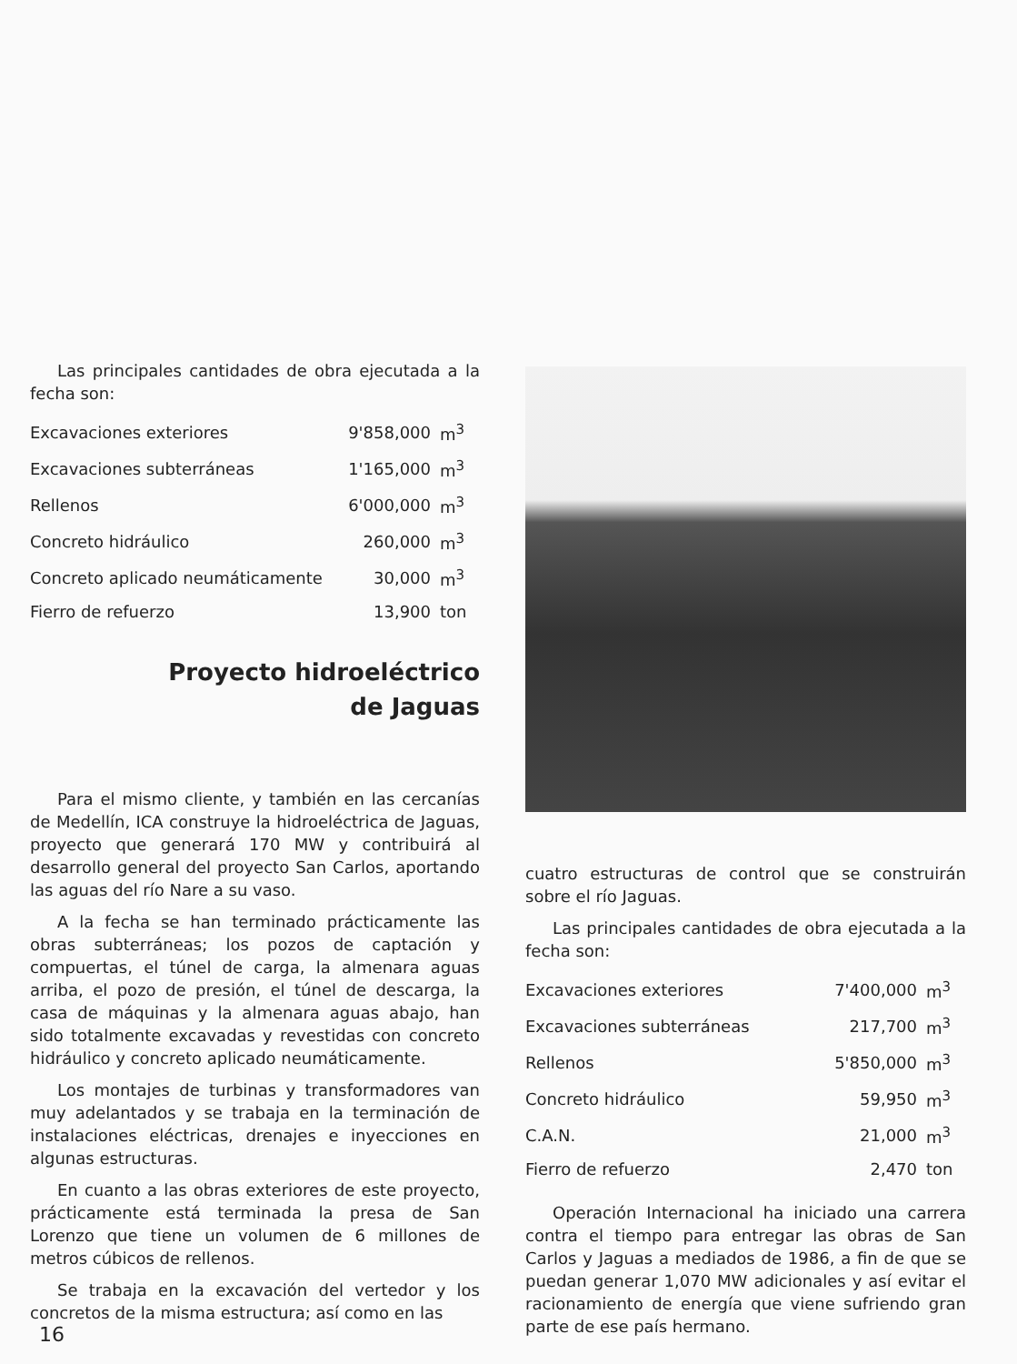Las principales cantidades de obra ejecutada a la fecha son:
| Excavaciones exteriores | 9'858,000 | m<sup>3</sup> |
| Excavaciones subterráneas | 1'165,000 | m<sup>3</sup> |
| Rellenos | 6'000,000 | m<sup>3</sup> |
| Concreto hidráulico | 260,000 | m<sup>3</sup> |
| Concreto aplicado neumáticamente | 30,000 | m<sup>3</sup> |
| Fierro de refuerzo | 13,900 | ton |
Proyecto hidroeléctrico
de Jaguas
Para el mismo cliente, y también en las cercanías de Medellín, ICA construye la hidroeléctrica de Jaguas, proyecto que generará 170 MW y contribuirá al desarrollo general del proyecto San Carlos, aportando las aguas del río Nare a su vaso.
A la fecha se han terminado prácticamente las obras subterráneas; los pozos de captación y compuertas, el túnel de carga, la almenara aguas arriba, el pozo de presión, el túnel de descarga, la casa de máquinas y la almenara aguas abajo, han sido totalmente excavadas y revestidas con concreto hidráulico y concreto aplicado neumáticamente.
Los montajes de turbinas y transformadores van muy adelantados y se trabaja en la terminación de instalaciones eléctricas, drenajes e inyecciones en algunas estructuras.
En cuanto a las obras exteriores de este proyecto, prácticamente está terminada la presa de San Lorenzo que tiene un volumen de 6 millones de metros cúbicos de rellenos.
Se trabaja en la excavación del vertedor y los concretos de la misma estructura; así como en las
cuatro estructuras de control que se construirán sobre el río Jaguas.
Las principales cantidades de obra ejecutada a la fecha son:
| Excavaciones exteriores | 7'400,000 | m<sup>3</sup> |
| Excavaciones subterráneas | 217,700 | m<sup>3</sup> |
| Rellenos | 5'850,000 | m<sup>3</sup> |
| Concreto hidráulico | 59,950 | m<sup>3</sup> |
| C.A.N. | 21,000 | m<sup>3</sup> |
| Fierro de refuerzo | 2,470 | ton |
Operación Internacional ha iniciado una carrera contra el tiempo para entregar las obras de San Carlos y Jaguas a mediados de 1986, a fin de que se puedan generar 1,070 MW adicionales y así evitar el racionamiento de energía que viene sufriendo gran parte de ese país hermano.
16